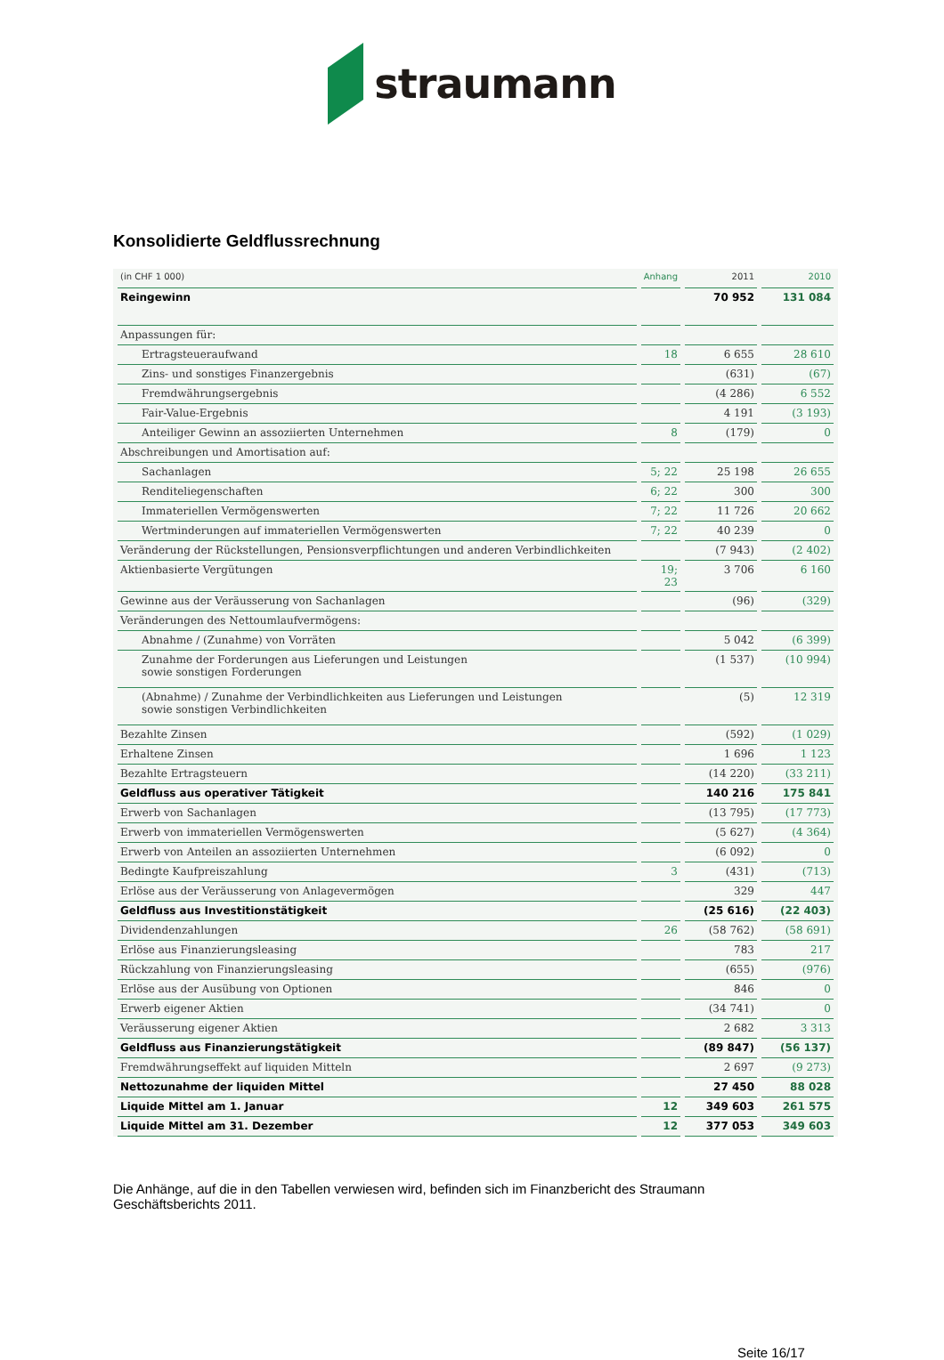straumann
Konsolidierte Geldflussrechnung
| (in CHF 1 000) | Anhang | 2011 | 2010 |
| --- | --- | --- | --- |
| Reingewinn | | 70 952 | 131 084 |
| Anpassungen für: | | | |
| Ertragsteueraufwand | 18 | 6 655 | 28 610 |
| Zins- und sonstiges Finanzergebnis | | (631) | (67) |
| Fremdwährungsergebnis | | (4 286) | 6 552 |
| Fair-Value-Ergebnis | | 4 191 | (3 193) |
| Anteiliger Gewinn an assoziierten Unternehmen | 8 | (179) | 0 |
| Abschreibungen und Amortisation auf: | | | |
| Sachanlagen | 5; 22 | 25 198 | 26 655 |
| Renditeliegenschaften | 6; 22 | 300 | 300 |
| Immateriellen Vermögenswerten | 7; 22 | 11 726 | 20 662 |
| Wertminderungen auf immateriellen Vermögenswerten | 7; 22 | 40 239 | 0 |
| Veränderung der Rückstellungen, Pensionsverpflichtungen und anderen Verbindlichkeiten | | (7 943) | (2 402) |
| Aktienbasierte Vergütungen | 19; 23 | 3 706 | 6 160 |
| Gewinne aus der Veräusserung von Sachanlagen | | (96) | (329) |
| Veränderungen des Nettoumlaufvermögens: | | | |
| Abnahme / (Zunahme) von Vorräten | | 5 042 | (6 399) |
| Zunahme der Forderungen aus Lieferungen und Leistungen sowie sonstigen Forderungen | | (1 537) | (10 994) |
| (Abnahme) / Zunahme der Verbindlichkeiten aus Lieferungen und Leistungen sowie sonstigen Verbindlichkeiten | | (5) | 12 319 |
| Bezahlte Zinsen | | (592) | (1 029) |
| Erhaltene Zinsen | | 1 696 | 1 123 |
| Bezahlte Ertragsteuern | | (14 220) | (33 211) |
| Geldfluss aus operativer Tätigkeit | | 140 216 | 175 841 |
| Erwerb von Sachanlagen | | (13 795) | (17 773) |
| Erwerb von immateriellen Vermögenswerten | | (5 627) | (4 364) |
| Erwerb von Anteilen an assoziierten Unternehmen | | (6 092) | 0 |
| Bedingte Kaufpreiszahlung | 3 | (431) | (713) |
| Erlöse aus der Veräusserung von Anlagevermögen | | 329 | 447 |
| Geldfluss aus Investitionstätigkeit | | (25 616) | (22 403) |
| Dividendenzahlungen | 26 | (58 762) | (58 691) |
| Erlöse aus Finanzierungsleasing | | 783 | 217 |
| Rückzahlung von Finanzierungsleasing | | (655) | (976) |
| Erlöse aus der Ausübung von Optionen | | 846 | 0 |
| Erwerb eigener Aktien | | (34 741) | 0 |
| Veräusserung eigener Aktien | | 2 682 | 3 313 |
| Geldfluss aus Finanzierungstätigkeit | | (89 847) | (56 137) |
| Fremdwährungseffekt auf liquiden Mitteln | | 2 697 | (9 273) |
| Nettozunahme der liquiden Mittel | | 27 450 | 88 028 |
| Liquide Mittel am 1. Januar | 12 | 349 603 | 261 575 |
| Liquide Mittel am 31. Dezember | 12 | 377 053 | 349 603 |
Die Anhänge, auf die in den Tabellen verwiesen wird, befinden sich im Finanzbericht des Straumann Geschäftsberichts 2011.
Seite 16/17